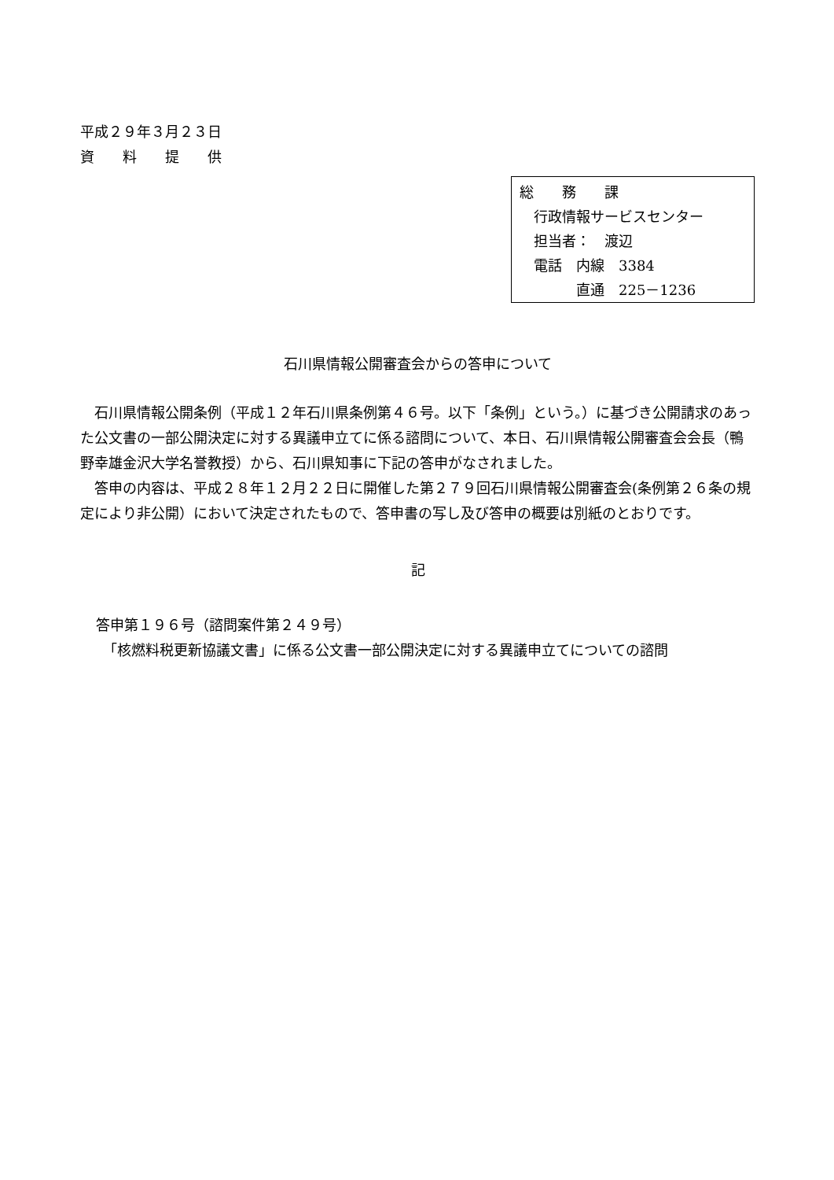平成２９年３月２３日
資　　料　　提　　供
総　　務　　課
　行政情報サービスセンター
　担当者：　渡辺
　電話　内線　3384
　　　　直通　225－1236
石川県情報公開審査会からの答申について
石川県情報公開条例（平成１２年石川県条例第４６号。以下「条例」という。）に基づき公開請求のあった公文書の一部公開決定に対する異議申立てに係る諮問について、本日、石川県情報公開審査会会長（鴨野幸雄金沢大学名誉教授）から、石川県知事に下記の答申がなされました。
答申の内容は、平成２８年１２月２２日に開催した第２７９回石川県情報公開審査会(条例第２６条の規定により非公開）において決定されたもので、答申書の写し及び答申の概要は別紙のとおりです。
記
答申第１９６号（諮問案件第２４９号）
　「核燃料税更新協議文書」に係る公文書一部公開決定に対する異議申立てについての諮問